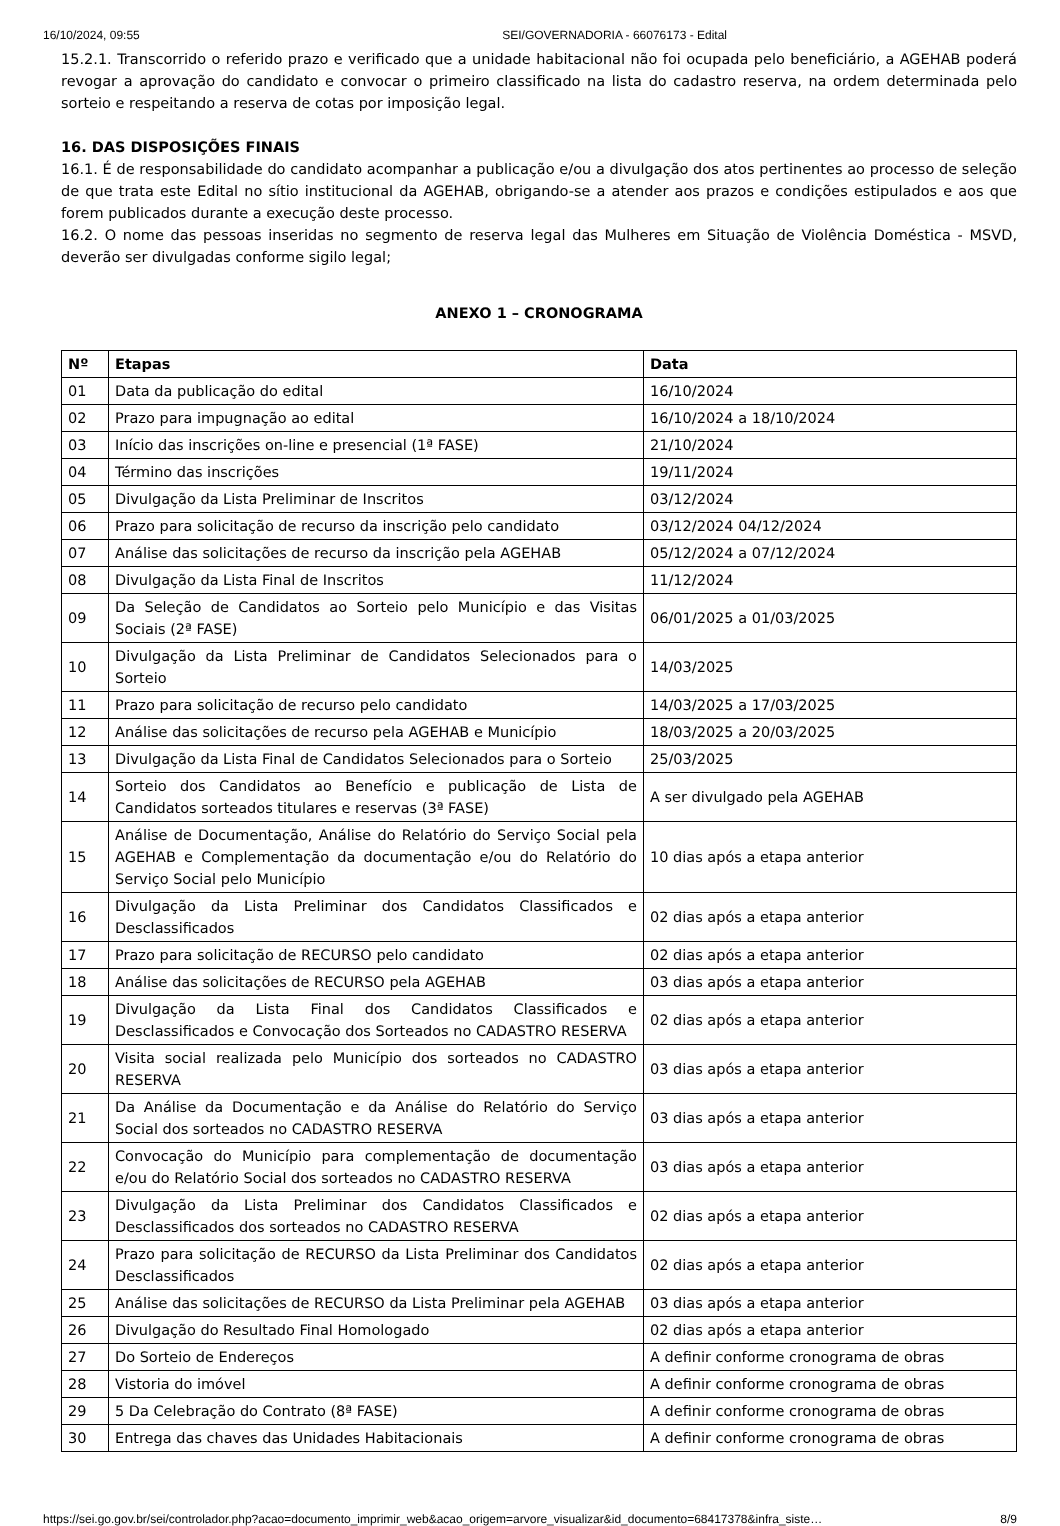16/10/2024, 09:55 SEI/GOVERNADORIA - 66076173 - Edital
15.2.1. Transcorrido o referido prazo e verificado que a unidade habitacional não foi ocupada pelo beneficiário, a AGEHAB poderá revogar a aprovação do candidato e convocar o primeiro classificado na lista do cadastro reserva, na ordem determinada pelo sorteio e respeitando a reserva de cotas por imposição legal.
16. DAS DISPOSIÇÕES FINAIS
16.1. É de responsabilidade do candidato acompanhar a publicação e/ou a divulgação dos atos pertinentes ao processo de seleção de que trata este Edital no sítio institucional da AGEHAB, obrigando-se a atender aos prazos e condições estipulados e aos que forem publicados durante a execução deste processo.
16.2. O nome das pessoas inseridas no segmento de reserva legal das Mulheres em Situação de Violência Doméstica - MSVD, deverão ser divulgadas conforme sigilo legal;
ANEXO 1 – CRONOGRAMA
| Nº | Etapas | Data |
| --- | --- | --- |
| 01 | Data da publicação do edital | 16/10/2024 |
| 02 | Prazo para impugnação ao edital | 16/10/2024 a 18/10/2024 |
| 03 | Início das inscrições on-line e presencial (1ª FASE) | 21/10/2024 |
| 04 | Término das inscrições | 19/11/2024 |
| 05 | Divulgação da Lista Preliminar de Inscritos | 03/12/2024 |
| 06 | Prazo para solicitação de recurso da inscrição pelo candidato | 03/12/2024 04/12/2024 |
| 07 | Análise das solicitações de recurso da inscrição pela AGEHAB | 05/12/2024 a 07/12/2024 |
| 08 | Divulgação da Lista Final de Inscritos | 11/12/2024 |
| 09 | Da Seleção de Candidatos ao Sorteio pelo Município e das Visitas Sociais (2ª FASE) | 06/01/2025 a 01/03/2025 |
| 10 | Divulgação da Lista Preliminar de Candidatos Selecionados para o Sorteio | 14/03/2025 |
| 11 | Prazo para solicitação de recurso pelo candidato | 14/03/2025 a 17/03/2025 |
| 12 | Análise das solicitações de recurso pela AGEHAB e Município | 18/03/2025 a 20/03/2025 |
| 13 | Divulgação da Lista Final de Candidatos Selecionados para o Sorteio | 25/03/2025 |
| 14 | Sorteio dos Candidatos ao Benefício e publicação de Lista de Candidatos sorteados titulares e reservas (3ª FASE) | A ser divulgado pela AGEHAB |
| 15 | Análise de Documentação, Análise do Relatório do Serviço Social pela AGEHAB e Complementação da documentação e/ou do Relatório do Serviço Social pelo Município | 10 dias após a etapa anterior |
| 16 | Divulgação da Lista Preliminar dos Candidatos Classificados e Desclassificados | 02 dias após a etapa anterior |
| 17 | Prazo para solicitação de RECURSO pelo candidato | 02 dias após a etapa anterior |
| 18 | Análise das solicitações de RECURSO pela AGEHAB | 03 dias após a etapa anterior |
| 19 | Divulgação da Lista Final dos Candidatos Classificados e Desclassificados e Convocação dos Sorteados no CADASTRO RESERVA | 02 dias após a etapa anterior |
| 20 | Visita social realizada pelo Município dos sorteados no CADASTRO RESERVA | 03 dias após a etapa anterior |
| 21 | Da Análise da Documentação e da Análise do Relatório do Serviço Social dos sorteados no CADASTRO RESERVA | 03 dias após a etapa anterior |
| 22 | Convocação do Município para complementação de documentação e/ou do Relatório Social dos sorteados no CADASTRO RESERVA | 03 dias após a etapa anterior |
| 23 | Divulgação da Lista Preliminar dos Candidatos Classificados e Desclassificados dos sorteados no CADASTRO RESERVA | 02 dias após a etapa anterior |
| 24 | Prazo para solicitação de RECURSO da Lista Preliminar dos Candidatos Desclassificados | 02 dias após a etapa anterior |
| 25 | Análise das solicitações de RECURSO da Lista Preliminar pela AGEHAB | 03 dias após a etapa anterior |
| 26 | Divulgação do Resultado Final Homologado | 02 dias após a etapa anterior |
| 27 | Do Sorteio de Endereços | A definir conforme cronograma de obras |
| 28 | Vistoria do imóvel | A definir conforme cronograma de obras |
| 29 | 5 Da Celebração do Contrato (8ª FASE) | A definir conforme cronograma de obras |
| 30 | Entrega das chaves das Unidades Habitacionais | A definir conforme cronograma de obras |
https://sei.go.gov.br/sei/controlador.php?acao=documento_imprimir_web&acao_origem=arvore_visualizar&id_documento=68417378&infra_siste… 8/9